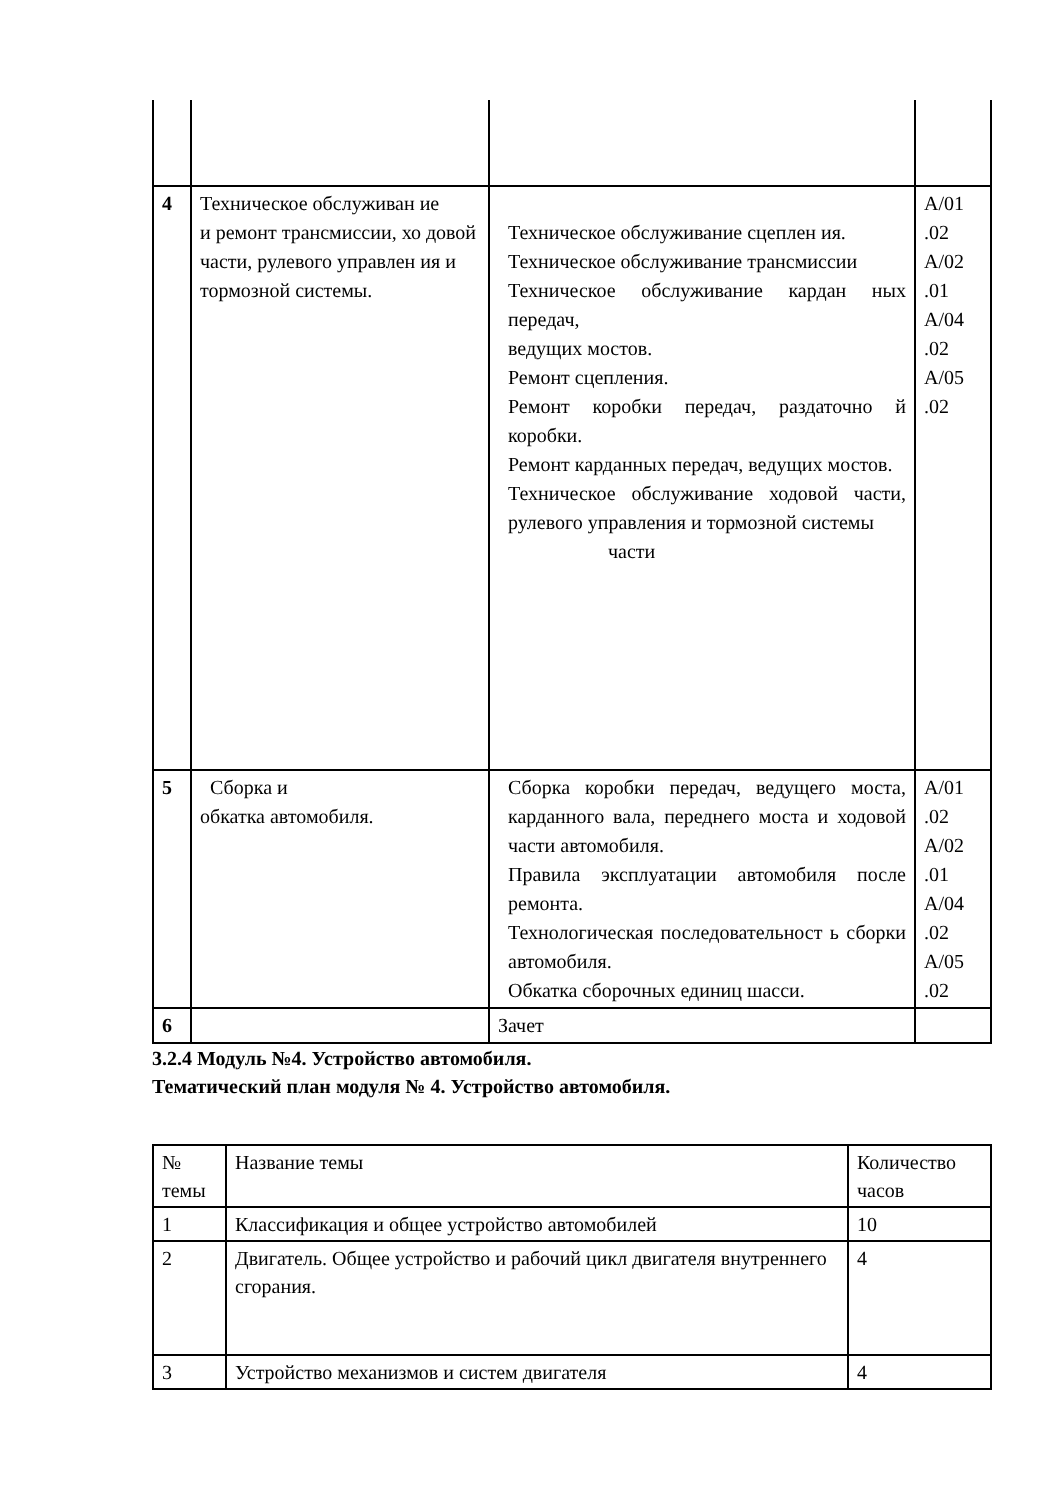| 4 | Техническое обслуживан ие и ремонт трансмиссии, хо довой части, рулевого управлен ия и тормозной системы. | Техническое обслуживание сцеплен ия. Техническое обслуживание трансмиссии Техническое обслуживание кардан ных передач, ведущих мостов. Ремонт сцепления. Ремонт коробки передач, раздаточно й коробки. Ремонт карданных передач, ведущих мостов. Техническое обслуживание ходовой части, рулевого управления и тормозной системы части | A/01 .02 A/02 .01 A/04 .02 A/05 .02 |
| 5 | Сборка и обкатка автомобиля. | Сборка коробки передач, ведущего моста, карданного вала, переднего моста и ходовой части автомобиля. Правила эксплуатации автомобиля после ремонта. Технологическая последовательност ь сборки автомобиля. Обкатка сборочных единиц шасси. | A/01 .02 A/02 .01 A/04 .02 A/05 .02 |
| 6 | | Зачет | |
3.2.4 Модуль №4. Устройство автомобиля.
Тематический план модуля № 4. Устройство автомобиля.
| № темы | Название темы | Количество часов |
| 1 | Классификация и общее устройство автомобилей | 10 |
| 2 | Двигатель. Общее устройство и рабочий цикл двигателя внутреннего сгорания. | 4 |
| 3 | Устройство механизмов и систем двигателя | 4 |